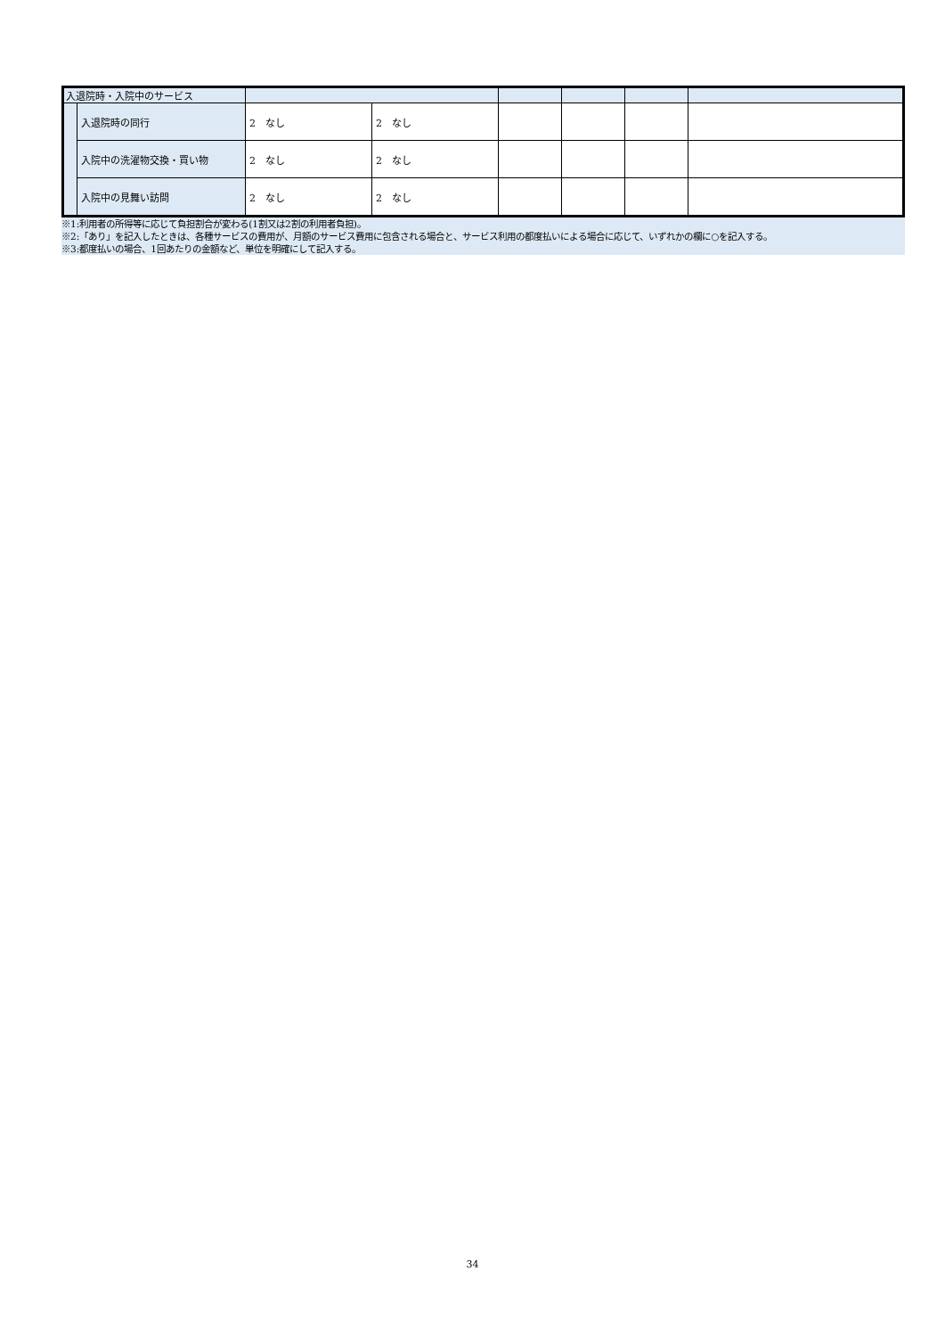| 入退院時・入院中のサービス | | | | | | | |
| | 入退院時の同行 | 2 なし | 2 なし | | | | |
| | 入院中の洗濯物交換・買い物 | 2 なし | 2 なし | | | | |
| | 入院中の見舞い訪問 | 2 なし | 2 なし | | | | |
※1:利用者の所得等に応じて負担割合が変わる(1割又は2割の利用者負担)。
※2:「あり」を記入したときは、各種サービスの費用が、月額のサービス費用に包含される場合と、サービス利用の都度払いによる場合に応じて、いずれかの欄に○を記入する。
※3:都度払いの場合、1回あたりの金額など、単位を明確にして記入する。
34